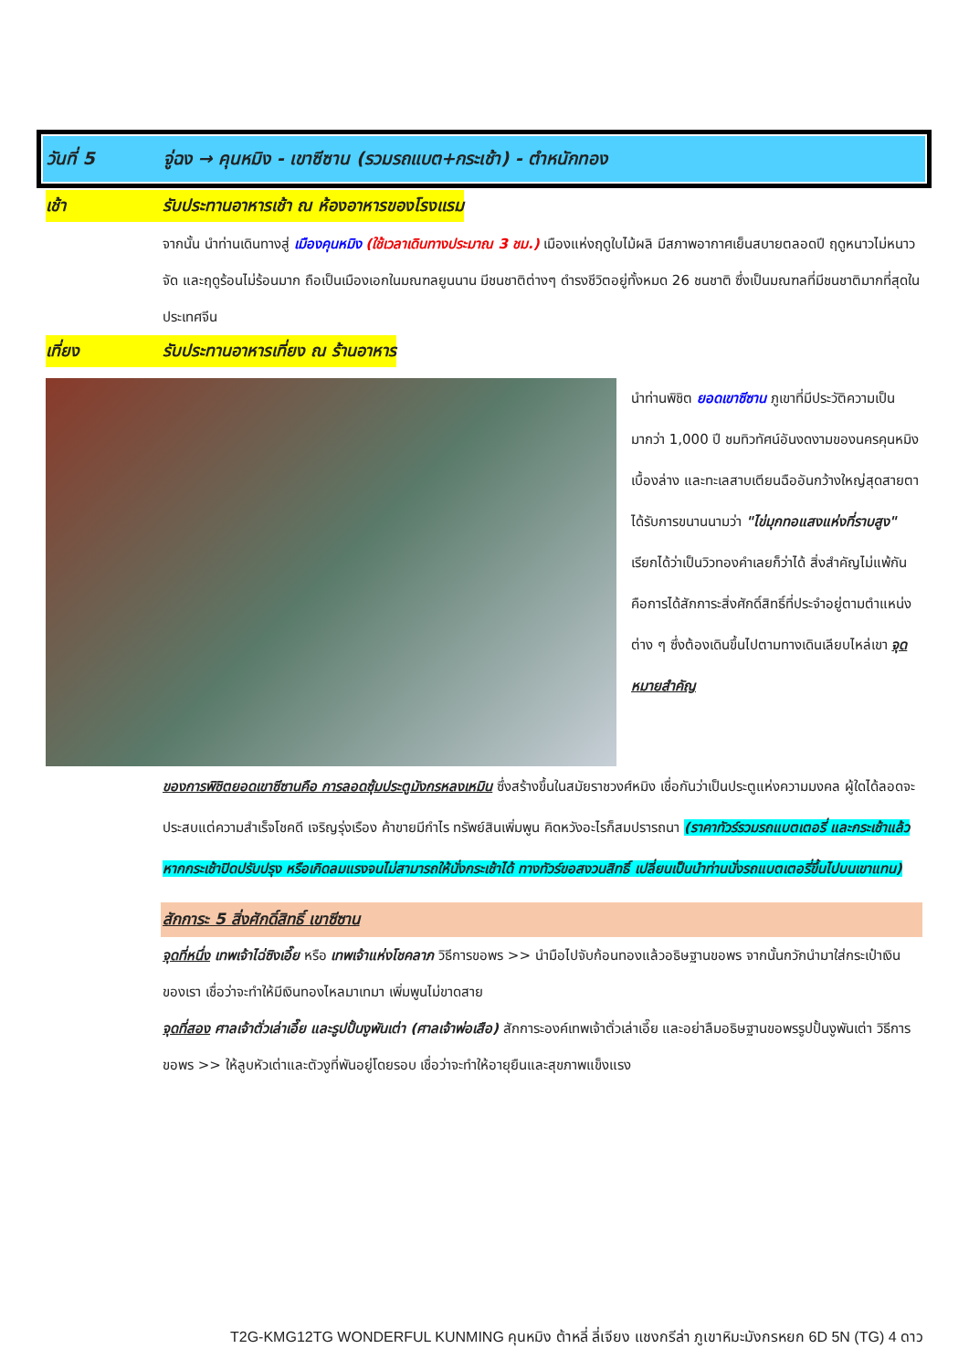วันที่ 5 จู่ฉง → คุนหมิง - เขาซีซาน (รวมรถแบต+กระเช้า) - ตำหนักทอง
เช้า รับประทานอาหารเช้า ณ ห้องอาหารของโรงแรม
จากนั้น นำท่านเดินทางสู่ เมืองคุนหมิง (ใช้เวลาเดินทางประมาณ 3 ชม.) เมืองแห่งฤดูใบไม้ผลิ มีสภาพอากาศเย็นสบายตลอดปี ฤดูหนาวไม่หนาวจัด และฤดูร้อนไม่ร้อนมาก ถือเป็นเมืองเอกในมณฑลยูนนาน มีชนชาติต่างๆ ดำรงชีวิตอยู่ทั้งหมด 26 ชนชาติ ซึ่งเป็นมณฑลที่มีชนชาติมากที่สุดในประเทศจีน
เที่ยง รับประทานอาหารเที่ยง ณ ร้านอาหาร
นำท่านพิชิต ยอดเขาซีซาน ภูเขาที่มีประวัติความเป็นมากว่า 1,000 ปี ชมทิวทัศน์อันงดงามของนครคุนหมิงเบื้องล่าง และทะเลสาบเตียนฉืออันกว้างใหญ่สุดสายตา ได้รับการขนานนามว่า "ไข่มุกทอแสงแห่งที่ราบสูง" เรียกได้ว่าเป็นวิวทองคำเลยก็ว่าได้ สิ่งสำคัญไม่แพ้กันคือการได้สักการะสิ่งศักดิ์สิทธิ์ที่ประจำอยู่ตามตำแหน่งต่าง ๆ ซึ่งต้องเดินขึ้นไปตามทางเดินเลียบไหล่เขา จุดหมายสำคัญ
ของการพิชิตยอดเขาซีซานคือ การลอดซุ้มประตูมังกรหลงเหมิน ซึ่งสร้างขึ้นในสมัยราชวงศ์หมิง เชื่อกันว่าเป็นประตูแห่งความมงคล ผู้ใดได้ลอดจะประสบแต่ความสำเร็จโชคดี เจริญรุ่งเรือง ค้าขายมีกำไร ทรัพย์สินเพิ่มพูน คิดหวังอะไรก็สมปรารถนา (ราคาทัวร์รวมรถแบตเตอรี่ และกระเช้าแล้ว หากกระเช้าปิดปรับปรุง หรือเกิดลมแรงจนไม่สามารถให้นั่งกระเช้าได้ ทางทัวร์ขอสงวนสิทธิ์ เปลี่ยนเป็นนำท่านนั่งรถแบตเตอรี่ขึ้นไปบนเขาแทน)
สักการะ 5 สิ่งศักดิ์สิทธิ์ เขาซีซาน
จุดที่หนึ่ง เทพเจ้าไฉ่ซิงเอี๊ย หรือ เทพเจ้าแห่งโชคลาภ วิธีการขอพร >> นำมือไปจับก้อนทองแล้วอธิษฐานขอพร จากนั้นกวักนำมาใส่กระเป๋าเงินของเรา เชื่อว่าจะทำให้มีเงินทองไหลมาเทมา เพิ่มพูนไม่ขาดสาย
จุดที่สอง ศาลเจ้าตั่วเล่าเอี๊ย และรูปปั้นงูพันเต่า (ศาลเจ้าพ่อเสือ) สักการะองค์เทพเจ้าตั่วเล่าเอี๊ย และอย่าลืมอธิษฐานขอพรรูปปั้นงูพันเต่า วิธีการขอพร >> ให้ลูบหัวเต่าและตัวงูที่พันอยู่โดยรอบ เชื่อว่าจะทำให้อายุยืนและสุขภาพแข็งแรง
T2G-KMG12TG WONDERFUL KUNMING คุนหมิง ต้าหลี่ ลี่เจียง แชงกรีล่า ภูเขาหิมะมังกรหยก 6D 5N (TG) 4 ดาว